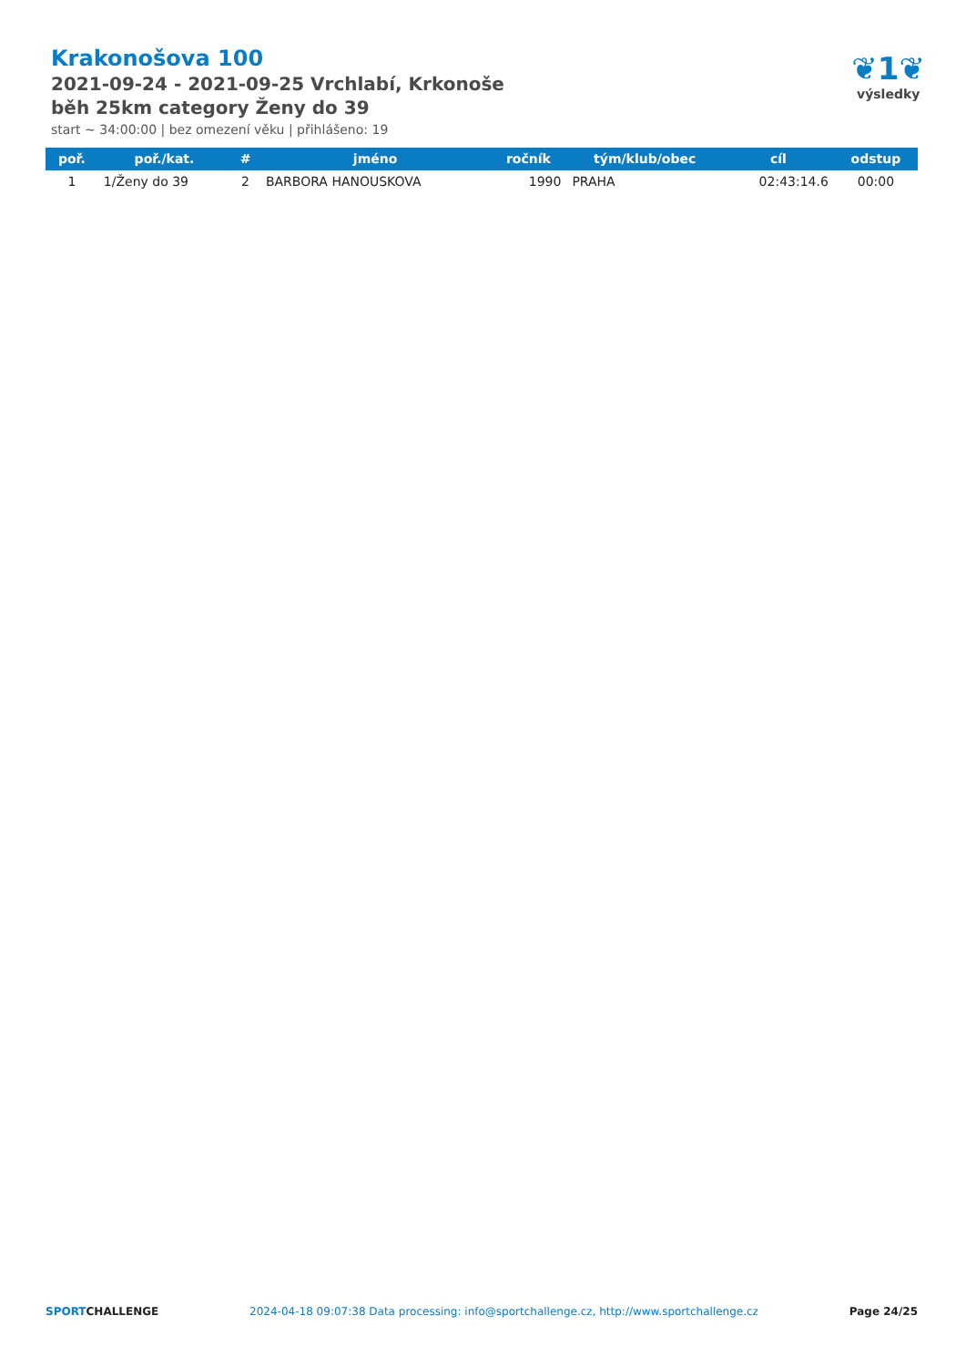Krakonošova 100
2021-09-24 - 2021-09-25 Vrchlabí, Krkonoše
běh 25km category Ženy do 39
start ~ 34:00:00 | bez omezení věku | přihlášeno: 19
❦1❦
výsledky
| poř. | poř./kat. | # | jméno | ročník | tým/klub/obec | cíl | odstup |
| --- | --- | --- | --- | --- | --- | --- | --- |
| 1 | 1/Ženy do 39 | 2 | BARBORA HANOUSKOVA | 1990 | PRAHA | 02:43:14.6 | 00:00 |
SPORTCHALLENGE 2024-04-18 09:07:38 Data processing: info@sportchallenge.cz, http://www.sportchallenge.cz Page 24/25